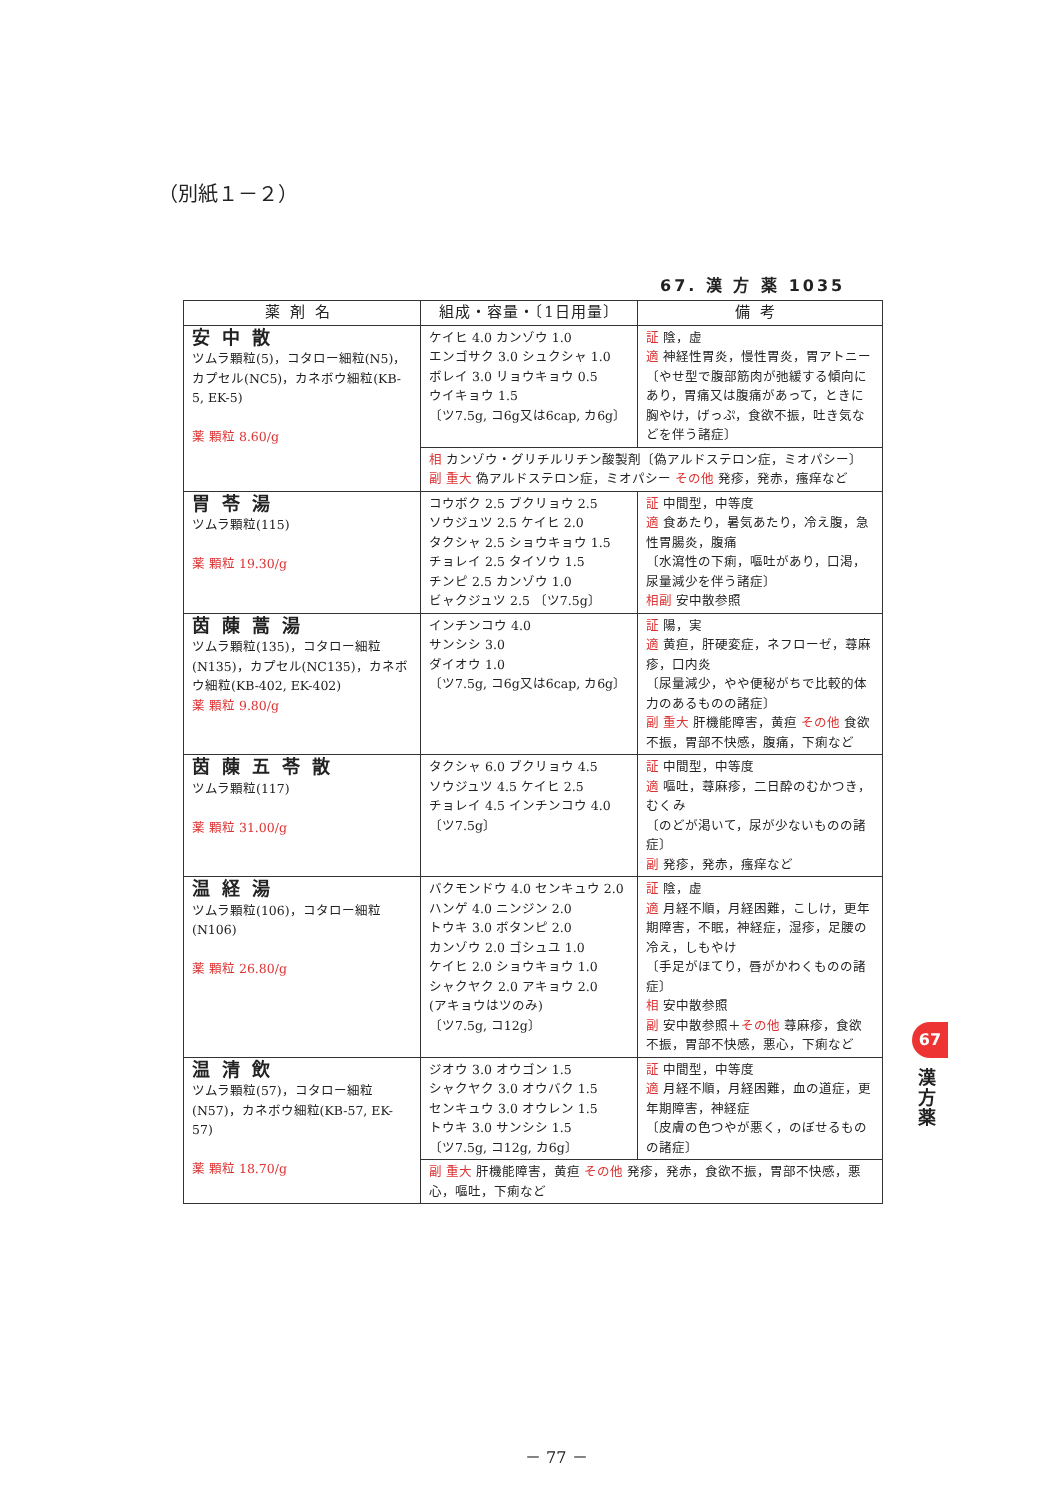（別紙１－２）
67. 漢 方 薬 1035
| 薬剤名 | 組成・容量・〔1日用量〕 | 備考 |
| --- | --- | --- |
| 安中散 ツムラ顆粒(5)，コタロー細粒(N5)，カプセル(NC5)，カネボウ細粒(KB-5, EK-5) 薬 顆粒 8.60/g | ケイヒ 4.0 カンゾウ 1.0 エンゴサク 3.0 シュクシャ 1.0 ボレイ 3.0 リョウキョウ 0.5 ウイキョウ 1.5 〔ツ7.5g, コ6g又は6cap, カ6g〕 | 証 陰，虚 適 神経性胃炎，慢性胃炎，胃アトニー 〔やせ型で腹部筋肉が弛緩する傾向にあり，胃痛又は腹痛があって，ときに胸やけ，げっぷ，食欲不振，吐き気などを伴う諸症〕 |
| | 相 カンゾウ・グリチルリチン酸製剤〔偽アルドステロン症，ミオパシー〕 副 重大 偽アルドステロン症，ミオパシー その他 発疹，発赤，瘙痒など | |
| 胃苓湯 ツムラ顆粒(115) 薬 顆粒 19.30/g | コウボク 2.5 ブクリョウ 2.5 ソウジュツ 2.5 ケイヒ 2.0 タクシャ 2.5 ショウキョウ 1.5 チョレイ 2.5 タイソウ 1.5 チンピ 2.5 カンゾウ 1.0 ビャクジュツ 2.5 〔ツ7.5g〕 | 証 中間型，中等度 適 食あたり，暑気あたり，冷え腹，急性胃腸炎，腹痛 〔水瀉性の下痢，嘔吐があり，口渇，尿量減少を伴う諸症〕 相副 安中散参照 |
| 茵蔯蒿湯 ツムラ顆粒(135)，コタロー細粒(N135)，カプセル(NC135)，カネボウ細粒(KB-402, EK-402) 薬 顆粒 9.80/g | インチンコウ 4.0 サンシシ 3.0 ダイオウ 1.0 〔ツ7.5g, コ6g又は6cap, カ6g〕 | 証 陽，実 適 黄疸，肝硬変症，ネフローゼ，蕁麻疹，口内炎 〔尿量減少，やや便秘がちで比較的体力のあるものの諸症〕 副 重大 肝機能障害，黄疸 その他 食欲不振，胃部不快感，腹痛，下痢など |
| 茵蔯五苓散 ツムラ顆粒(117) 薬 顆粒 31.00/g | タクシャ 6.0 ブクリョウ 4.5 ソウジュツ 4.5 ケイヒ 2.5 チョレイ 4.5 インチンコウ 4.0 〔ツ7.5g〕 | 証 中間型，中等度 適 嘔吐，蕁麻疹，二日酔のむかつき，むくみ 〔のどが渇いて，尿が少ないものの諸症〕 副 発疹，発赤，瘙痒など |
| 温経湯 ツムラ顆粒(106)，コタロー細粒(N106) 薬 顆粒 26.80/g | バクモンドウ 4.0 センキュウ 2.0 ハンゲ 4.0 ニンジン 2.0 トウキ 3.0 ボタンピ 2.0 カンゾウ 2.0 ゴシュユ 1.0 ケイヒ 2.0 ショウキョウ 1.0 シャクヤク 2.0 アキョウ 2.0 (アキョウはツのみ) 〔ツ7.5g, コ12g〕 | 証 陰，虚 適 月経不順，月経困難，こしけ，更年期障害，不眠，神経症，湿疹，足腰の冷え，しもやけ 〔手足がほてり，唇がかわくものの諸症〕 相 安中散参照 副 安中散参照＋ その他 蕁麻疹，食欲不振，胃部不快感，悪心，下痢など |
| 温清飲 ツムラ顆粒(57)，コタロー細粒(N57)，カネボウ細粒(KB-57, EK-57) 薬 顆粒 18.70/g | ジオウ 3.0 オウゴン 1.5 シャクヤク 3.0 オウバク 1.5 センキュウ 3.0 オウレン 1.5 トウキ 3.0 サンシシ 1.5 〔ツ7.5g, コ12g, カ6g〕 | 証 中間型，中等度 適 月経不順，月経困難，血の道症，更年期障害，神経症 〔皮膚の色つやが悪く，のぼせるものの諸症〕 |
| | 副 重大 肝機能障害，黄疸 その他 発疹，発赤，食欲不振，胃部不快感，悪心，嘔吐，下痢など | |
67
漢方薬
－ 77 －